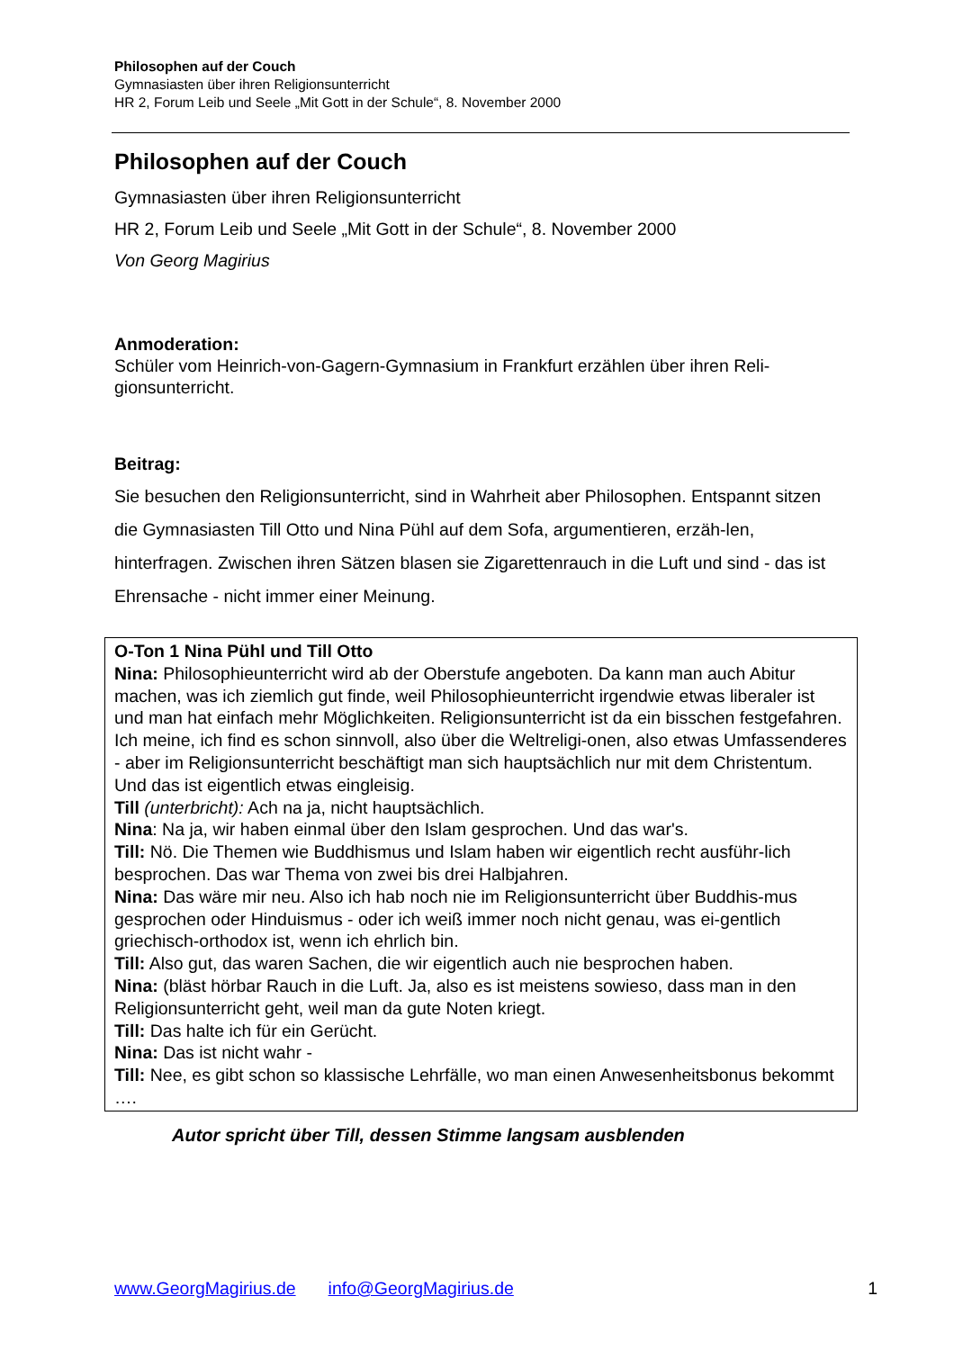Philosophen auf der Couch
Gymnasiasten über ihren Religionsunterricht
HR 2, Forum Leib und Seele „Mit Gott in der Schule“, 8. November 2000
Philosophen auf der Couch
Gymnasiasten über ihren Religionsunterricht
HR 2, Forum Leib und Seele „Mit Gott in der Schule“, 8. November 2000
Von Georg Magirius
Anmoderation:
Schüler vom Heinrich-von-Gagern-Gymnasium in Frankfurt erzählen über ihren Reli-gionsunterricht.
Beitrag:
Sie besuchen den Religionsunterricht, sind in Wahrheit aber Philosophen. Entspannt sitzen die Gymnasiasten Till Otto und Nina Pühl auf dem Sofa, argumentieren, erzäh-len, hinterfragen. Zwischen ihren Sätzen blasen sie Zigarettenrauch in die Luft und sind - das ist Ehrensache - nicht immer einer Meinung.
O-Ton 1 Nina Pühl und Till Otto
Nina: Philosophieunterricht wird ab der Oberstufe angeboten. Da kann man auch Abitur machen, was ich ziemlich gut finde, weil Philosophieunterricht irgendwie etwas liberaler ist und man hat einfach mehr Möglichkeiten. Religionsunterricht ist da ein bisschen festgefahren. Ich meine, ich find es schon sinnvoll, also über die Weltreligi-onen, also etwas Umfassenderes - aber im Religionsunterricht beschäftigt man sich hauptsächlich nur mit dem Christentum. Und das ist eigentlich etwas eingleisig.
Till (unterbricht): Ach na ja, nicht hauptsächlich.
Nina: Na ja, wir haben einmal über den Islam gesprochen. Und das war's.
Till: Nö. Die Themen wie Buddhismus und Islam haben wir eigentlich recht ausführ-lich besprochen. Das war Thema von zwei bis drei Halbjahren.
Nina: Das wäre mir neu. Also ich hab noch nie im Religionsunterricht über Buddhis-mus gesprochen oder Hinduismus - oder ich weiß immer noch nicht genau, was ei-gentlich griechisch-orthodox ist, wenn ich ehrlich bin.
Till: Also gut, das waren Sachen, die wir eigentlich auch nie besprochen haben.
Nina: (bläst hörbar Rauch in die Luft. Ja, also es ist meistens sowieso, dass man in den Religionsunterricht geht, weil man da gute Noten kriegt.
Till: Das halte ich für ein Gerücht.
Nina: Das ist nicht wahr -
Till: Nee, es gibt schon so klassische Lehrfälle, wo man einen Anwesenheitsbonus bekommt ….
Autor spricht über Till, dessen Stimme langsam ausblenden
www.GeorgMagirius.de info@GeorgMagirius.de 1